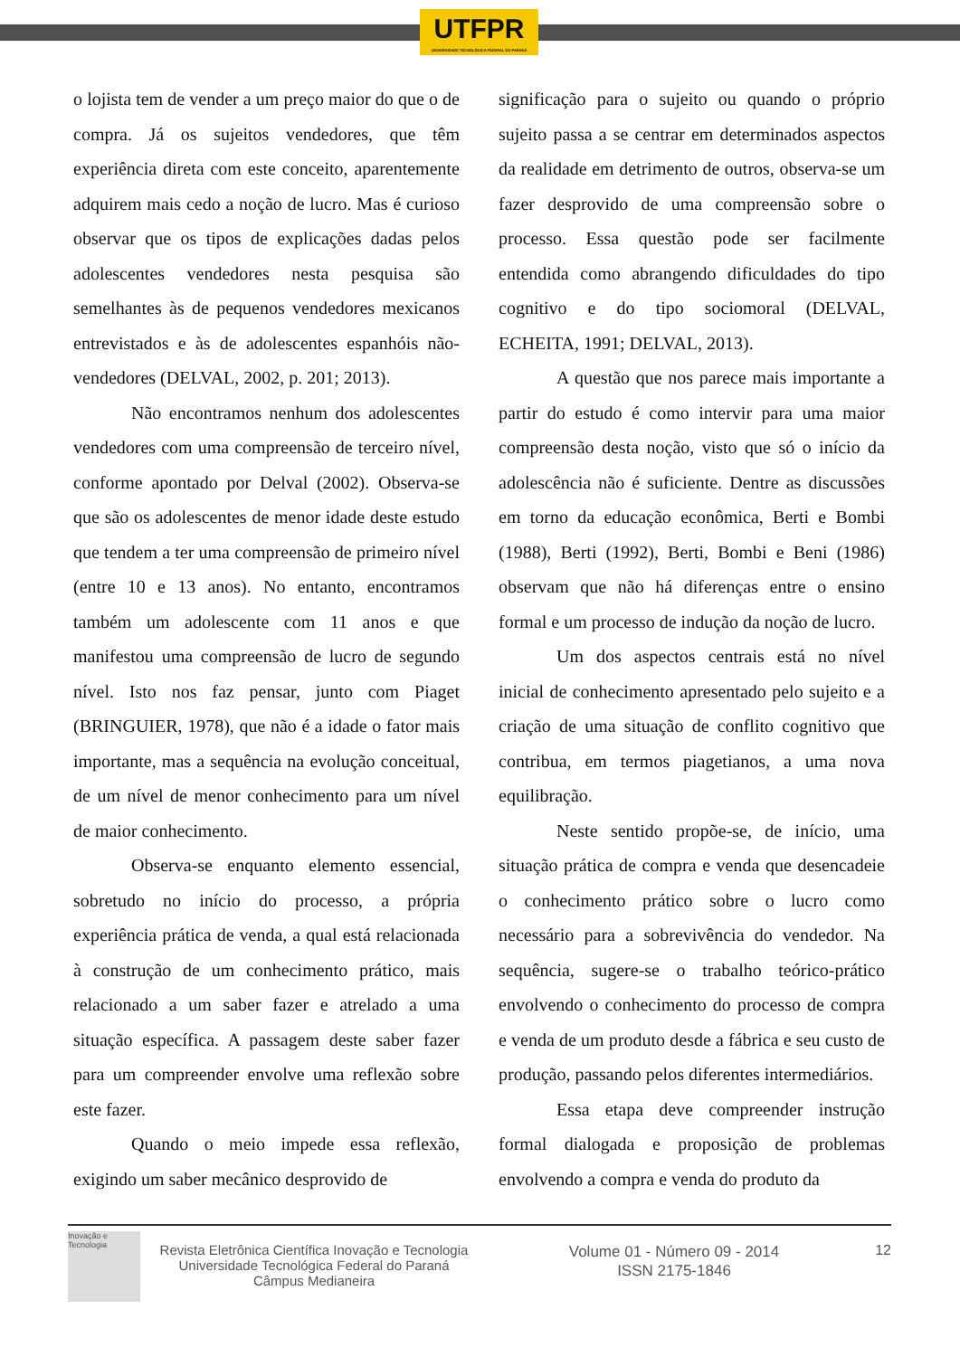UTFPR
UNIVERSIDADE TECNOLÓGICA FEDERAL DO PARANÁ
o lojista tem de vender a um preço maior do que o de compra. Já os sujeitos vendedores, que têm experiência direta com este conceito, aparentemente adquirem mais cedo a noção de lucro. Mas é curioso observar que os tipos de explicações dadas pelos adolescentes vendedores nesta pesquisa são semelhantes às de pequenos vendedores mexicanos entrevistados e às de adolescentes espanhóis não-vendedores (DELVAL, 2002, p. 201; 2013).
Não encontramos nenhum dos adolescentes vendedores com uma compreensão de terceiro nível, conforme apontado por Delval (2002). Observa-se que são os adolescentes de menor idade deste estudo que tendem a ter uma compreensão de primeiro nível (entre 10 e 13 anos). No entanto, encontramos também um adolescente com 11 anos e que manifestou uma compreensão de lucro de segundo nível. Isto nos faz pensar, junto com Piaget (BRINGUIER, 1978), que não é a idade o fator mais importante, mas a sequência na evolução conceitual, de um nível de menor conhecimento para um nível de maior conhecimento.
Observa-se enquanto elemento essencial, sobretudo no início do processo, a própria experiência prática de venda, a qual está relacionada à construção de um conhecimento prático, mais relacionado a um saber fazer e atrelado a uma situação específica. A passagem deste saber fazer para um compreender envolve uma reflexão sobre este fazer.
Quando o meio impede essa reflexão, exigindo um saber mecânico desprovido de
significação para o sujeito ou quando o próprio sujeito passa a se centrar em determinados aspectos da realidade em detrimento de outros, observa-se um fazer desprovido de uma compreensão sobre o processo. Essa questão pode ser facilmente entendida como abrangendo dificuldades do tipo cognitivo e do tipo sociomoral (DELVAL, ECHEITA, 1991; DELVAL, 2013).
A questão que nos parece mais importante a partir do estudo é como intervir para uma maior compreensão desta noção, visto que só o início da adolescência não é suficiente. Dentre as discussões em torno da educação econômica, Berti e Bombi (1988), Berti (1992), Berti, Bombi e Beni (1986) observam que não há diferenças entre o ensino formal e um processo de indução da noção de lucro.
Um dos aspectos centrais está no nível inicial de conhecimento apresentado pelo sujeito e a criação de uma situação de conflito cognitivo que contribua, em termos piagetianos, a uma nova equilibração.
Neste sentido propõe-se, de início, uma situação prática de compra e venda que desencadeie o conhecimento prático sobre o lucro como necessário para a sobrevivência do vendedor. Na sequência, sugere-se o trabalho teórico-prático envolvendo o conhecimento do processo de compra e venda de um produto desde a fábrica e seu custo de produção, passando pelos diferentes intermediários.
Essa etapa deve compreender instrução formal dialogada e proposição de problemas envolvendo a compra e venda do produto da
Inovação e Tecnologia
Revista Eletrônica Científica Inovação e Tecnologia
Universidade Tecnológica Federal do Paraná
Câmpus Medianeira
Volume 01 - Número 09 - 2014
ISSN 2175-1846
12